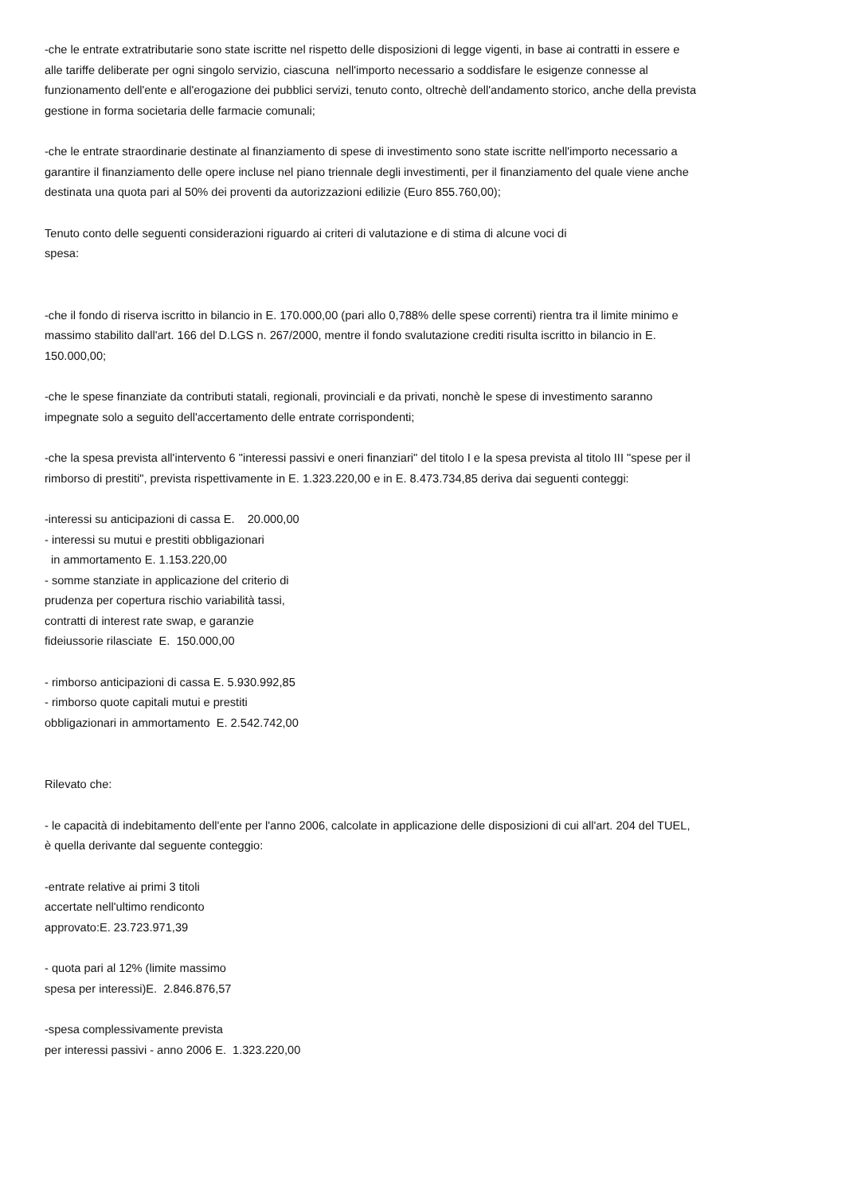-che le entrate extratributarie sono state iscritte nel rispetto delle disposizioni di legge vigenti, in base ai contratti in essere e alle tariffe deliberate per ogni singolo servizio, ciascuna nell'importo necessario a soddisfare le esigenze connesse al funzionamento dell'ente e all'erogazione dei pubblici servizi, tenuto conto, oltrechè dell'andamento storico, anche della prevista gestione in forma societaria delle farmacie comunali;
-che le entrate straordinarie destinate al finanziamento di spese di investimento sono state iscritte nell'importo necessario a garantire il finanziamento delle opere incluse nel piano triennale degli investimenti, per il finanziamento del quale viene anche destinata una quota pari al 50% dei proventi da autorizzazioni edilizie (Euro 855.760,00);
Tenuto conto delle seguenti considerazioni riguardo ai criteri di valutazione e di stima di alcune voci di spesa:
-che il fondo di riserva iscritto in bilancio in E. 170.000,00 (pari allo 0,788% delle spese correnti) rientra tra il limite minimo e massimo stabilito dall'art. 166 del D.LGS n. 267/2000, mentre il fondo svalutazione crediti risulta iscritto in bilancio in E. 150.000,00;
-che le spese finanziate da contributi statali, regionali, provinciali e da privati, nonchè le spese di investimento saranno impegnate solo a seguito dell'accertamento delle entrate corrispondenti;
-che la spesa prevista all'intervento 6 "interessi passivi e oneri finanziari" del titolo I e la spesa prevista al titolo III "spese per il rimborso di prestiti", prevista rispettivamente in E. 1.323.220,00 e in E. 8.473.734,85 deriva dai seguenti conteggi:
-interessi su anticipazioni di cassa E. 20.000,00 - interessi su mutui e prestiti obbligazionari in ammortamento E. 1.153.220,00 - somme stanziate in applicazione del criterio di prudenza per copertura rischio variabilità tassi, contratti di interest rate swap, e garanzie fideiussorie rilasciate E. 150.000,00
- rimborso anticipazioni di cassa E. 5.930.992,85 - rimborso quote capitali mutui e prestiti obbligazionari in ammortamento E. 2.542.742,00
Rilevato che:
- le capacità di indebitamento dell'ente per l'anno 2006, calcolate in applicazione delle disposizioni di cui all'art. 204 del TUEL, è quella derivante dal seguente conteggio:
-entrate relative ai primi 3 titoli accertate nell'ultimo rendiconto approvato:E. 23.723.971,39
- quota pari al 12% (limite massimo spesa per interessi)E. 2.846.876,57
-spesa complessivamente prevista per interessi passivi - anno 2006 E. 1.323.220,00